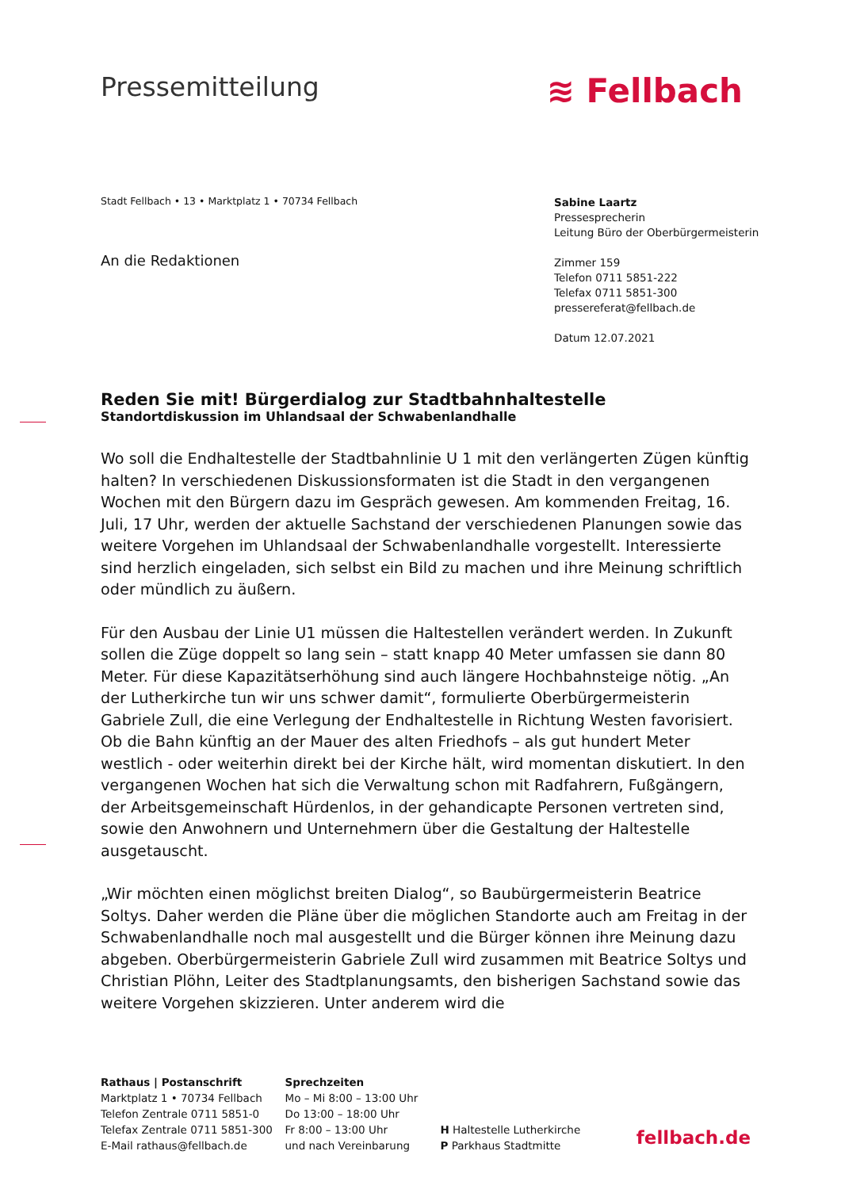Pressemitteilung
≋ Fellbach
Stadt Fellbach • 13 • Marktplatz 1 • 70734 Fellbach
An die Redaktionen
Sabine Laartz
Pressesprecherin
Leitung Büro der Oberbürgermeisterin
Zimmer 159
Telefon 0711 5851-222
Telefax 0711 5851-300
pressereferat@fellbach.de
Datum 12.07.2021
Reden Sie mit! Bürgerdialog zur Stadtbahnhaltestelle
Standortdiskussion im Uhlandsaal der Schwabenlandhalle
Wo soll die Endhaltestelle der Stadtbahnlinie U 1 mit den verlängerten Zügen künftig halten? In verschiedenen Diskussionsformaten ist die Stadt in den vergangenen Wochen mit den Bürgern dazu im Gespräch gewesen. Am kommenden Freitag, 16. Juli, 17 Uhr, werden der aktuelle Sachstand der verschiedenen Planungen sowie das weitere Vorgehen im Uhlandsaal der Schwabenlandhalle vorgestellt. Interessierte sind herzlich eingeladen, sich selbst ein Bild zu machen und ihre Meinung schriftlich oder mündlich zu äußern.
Für den Ausbau der Linie U1 müssen die Haltestellen verändert werden. In Zukunft sollen die Züge doppelt so lang sein – statt knapp 40 Meter umfassen sie dann 80 Meter. Für diese Kapazitätserhöhung sind auch längere Hochbahnsteige nötig. „An der Lutherkirche tun wir uns schwer damit“, formulierte Oberbürgermeisterin Gabriele Zull, die eine Verlegung der Endhaltestelle in Richtung Westen favorisiert. Ob die Bahn künftig an der Mauer des alten Friedhofs – als gut hundert Meter westlich - oder weiterhin direkt bei der Kirche hält, wird momentan diskutiert. In den vergangenen Wochen hat sich die Verwaltung schon mit Radfahrern, Fußgängern, der Arbeitsgemeinschaft Hürdenlos, in der gehandicapte Personen vertreten sind, sowie den Anwohnern und Unternehmern über die Gestaltung der Haltestelle ausgetauscht.
„Wir möchten einen möglichst breiten Dialog“, so Baubürgermeisterin Beatrice Soltys. Daher werden die Pläne über die möglichen Standorte auch am Freitag in der Schwabenlandhalle noch mal ausgestellt und die Bürger können ihre Meinung dazu abgeben. Oberbürgermeisterin Gabriele Zull wird zusammen mit Beatrice Soltys und Christian Plöhn, Leiter des Stadtplanungsamts, den bisherigen Sachstand sowie das weitere Vorgehen skizzieren. Unter anderem wird die
Rathaus | Postanschrift
Marktplatz 1 • 70734 Fellbach
Telefon Zentrale 0711 5851-0
Telefax Zentrale 0711 5851-300
E-Mail rathaus@fellbach.de
Sprechzeiten
Mo – Mi 8:00 – 13:00 Uhr
Do 13:00 – 18:00 Uhr
Fr 8:00 – 13:00 Uhr
und nach Vereinbarung
H Haltestelle Lutherkirche
P Parkhaus Stadtmitte
fellbach.de